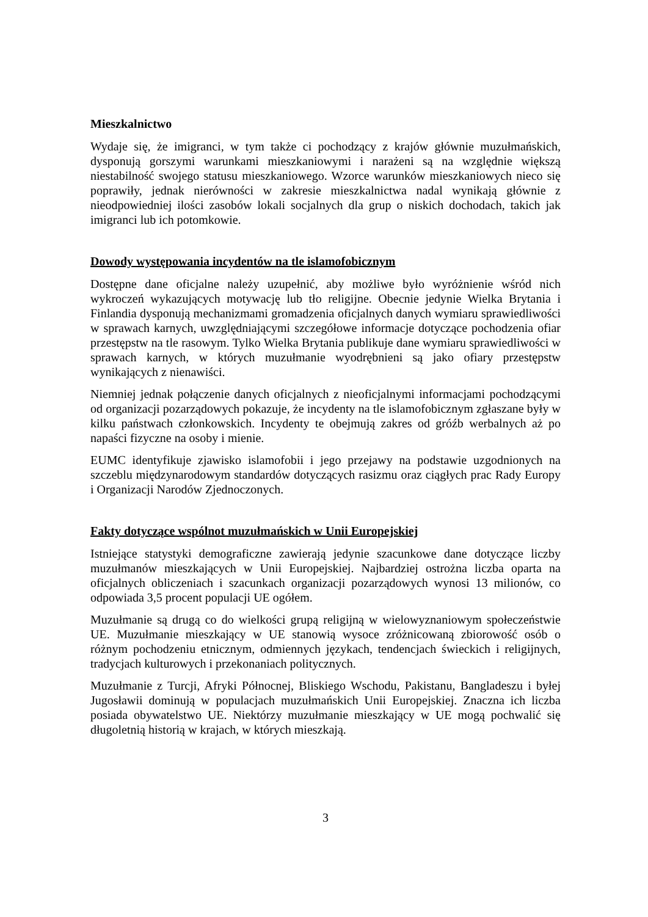Mieszkalnictwo
Wydaje się, że imigranci, w tym także ci pochodzący z krajów głównie muzułmańskich, dysponują gorszymi warunkami mieszkaniowymi i narażeni są na względnie większą niestabilność swojego statusu mieszkaniowego. Wzorce warunków mieszkaniowych nieco się poprawiły, jednak nierówności w zakresie mieszkalnictwa nadal wynikają głównie z nieodpowiedniej ilości zasobów lokali socjalnych dla grup o niskich dochodach, takich jak imigranci lub ich potomkowie.
Dowody występowania incydentów na tle islamofobicznym
Dostępne dane oficjalne należy uzupełnić, aby możliwe było wyróżnienie wśród nich wykroczeń wykazujących motywację lub tło religijne. Obecnie jedynie Wielka Brytania i Finlandia dysponują mechanizmami gromadzenia oficjalnych danych wymiaru sprawiedliwości w sprawach karnych, uwzględniającymi szczegółowe informacje dotyczące pochodzenia ofiar przestępstw na tle rasowym. Tylko Wielka Brytania publikuje dane wymiaru sprawiedliwości w sprawach karnych, w których muzułmanie wyodrębnieni są jako ofiary przestępstw wynikających z nienawiści.
Niemniej jednak połączenie danych oficjalnych z nieoficjalnymi informacjami pochodzącymi od organizacji pozarządowych pokazuje, że incydenty na tle islamofobicznym zgłaszane były w kilku państwach członkowskich. Incydenty te obejmują zakres od gróźb werbalnych aż po napaści fizyczne na osoby i mienie.
EUMC identyfikuje zjawisko islamofobii i jego przejawy na podstawie uzgodnionych na szczeblu międzynarodowym standardów dotyczących rasizmu oraz ciągłych prac Rady Europy i Organizacji Narodów Zjednoczonych.
Fakty dotyczące wspólnot muzułmańskich w Unii Europejskiej
Istniejące statystyki demograficzne zawierają jedynie szacunkowe dane dotyczące liczby muzułmanów mieszkających w Unii Europejskiej. Najbardziej ostrożna liczba oparta na oficjalnych obliczeniach i szacunkach organizacji pozarządowych wynosi 13 milionów, co odpowiada 3,5 procent populacji UE ogółem.
Muzułmanie są drugą co do wielkości grupą religijną w wielowyznaniowym społeczeństwie UE. Muzułmanie mieszkający w UE stanowią wysoce zróżnicowaną zbiorowość osób o różnym pochodzeniu etnicznym, odmiennych językach, tendencjach świeckich i religijnych, tradycjach kulturowych i przekonaniach politycznych.
Muzułmanie z Turcji, Afryki Północnej, Bliskiego Wschodu, Pakistanu, Bangladeszu i byłej Jugosławii dominują w populacjach muzułmańskich Unii Europejskiej. Znaczna ich liczba posiada obywatelstwo UE. Niektórzy muzułmanie mieszkający w UE mogą pochwalić się długoletnią historią w krajach, w których mieszkają.
3